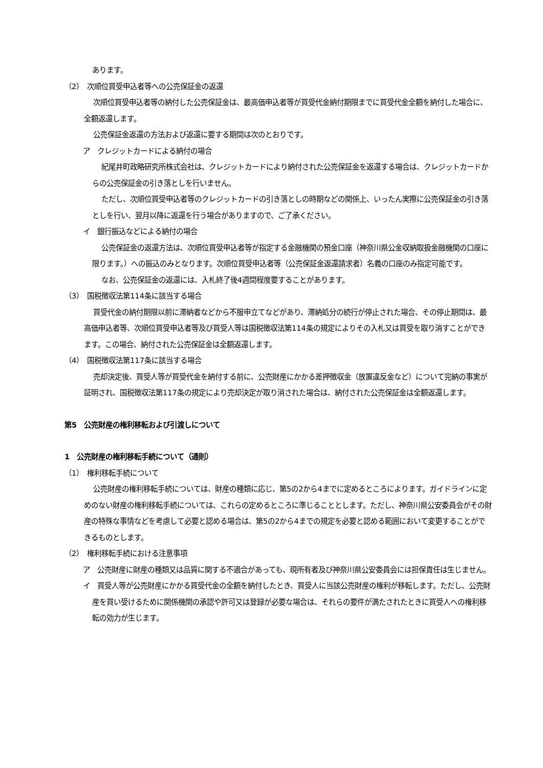あります。
（2）　次順位買受申込者等への公売保証金の返還
次順位買受申込者等の納付した公売保証金は、最高価申込者等が買受代金納付期限までに買受代金全額を納付した場合に、全額返還します。
公売保証金返還の方法および返還に要する期間は次のとおりです。
ア　クレジットカードによる納付の場合
紀尾井町政略研究所株式会社は、クレジットカードにより納付された公売保証金を返還する場合は、クレジットカードからの公売保証金の引き落としを行いません。
ただし、次順位買受申込者等のクレジットカードの引き落としの時期などの関係上、いったん実際に公売保証金の引き落としを行い、翌月以降に返還を行う場合がありますので、ご了承ください。
イ　銀行振込などによる納付の場合
公売保証金の返還方法は、次順位買受申込者等が指定する金融機関の預金口座（神奈川県公金収納取扱金融機関の口座に限ります。）への振込のみとなります。次順位買受申込者等（公売保証金返還請求者）名義の口座のみ指定可能です。
なお、公売保証金の返還には、入札終了後4週間程度要することがあります。
（3）　国税徴収法第114条に該当する場合
買受代金の納付期限以前に滞納者などから不服申立てなどがあり、滞納処分の続行が停止された場合、その停止期間は、最高価申込者等、次順位買受申込者等及び買受人等は国税徴収法第114条の規定によりその入札又は買受を取り消すことができます。この場合、納付された公売保証金は全額返還します。
（4）　国税徴収法第117条に該当する場合
売却決定後、買受人等が買受代金を納付する前に、公売財産にかかる差押徴収金（放置違反金など）について完納の事実が証明され、国税徴収法第117条の規定により売却決定が取り消された場合は、納付された公売保証金は全額返還します。
第5　公売財産の権利移転および引渡しについて
1　公売財産の権利移転手続について（通則）
（1）　権利移転手続について
公売財産の権利移転手続については、財産の種類に応じ、第5の2から4までに定めるところによります。ガイドラインに定めのない財産の権利移転手続については、これらの定めるところに準じることとします。ただし、神奈川県公安委員会がその財産の特殊な事情などを考慮して必要と認める場合は、第5の2から4までの規定を必要と認める範囲において変更することができるものとします。
（2）　権利移転手続における注意事項
ア　公売財産に財産の種類又は品質に関する不適合があっても、現所有者及び神奈川県公安委員会には担保責任は生じません。
イ　買受人等が公売財産にかかる買受代金の全額を納付したとき、買受人に当該公売財産の権利が移転します。ただし、公売財産を買い受けるために関係機関の承認や許可又は登録が必要な場合は、それらの要件が満たされたときに買受人への権利移転の効力が生じます。